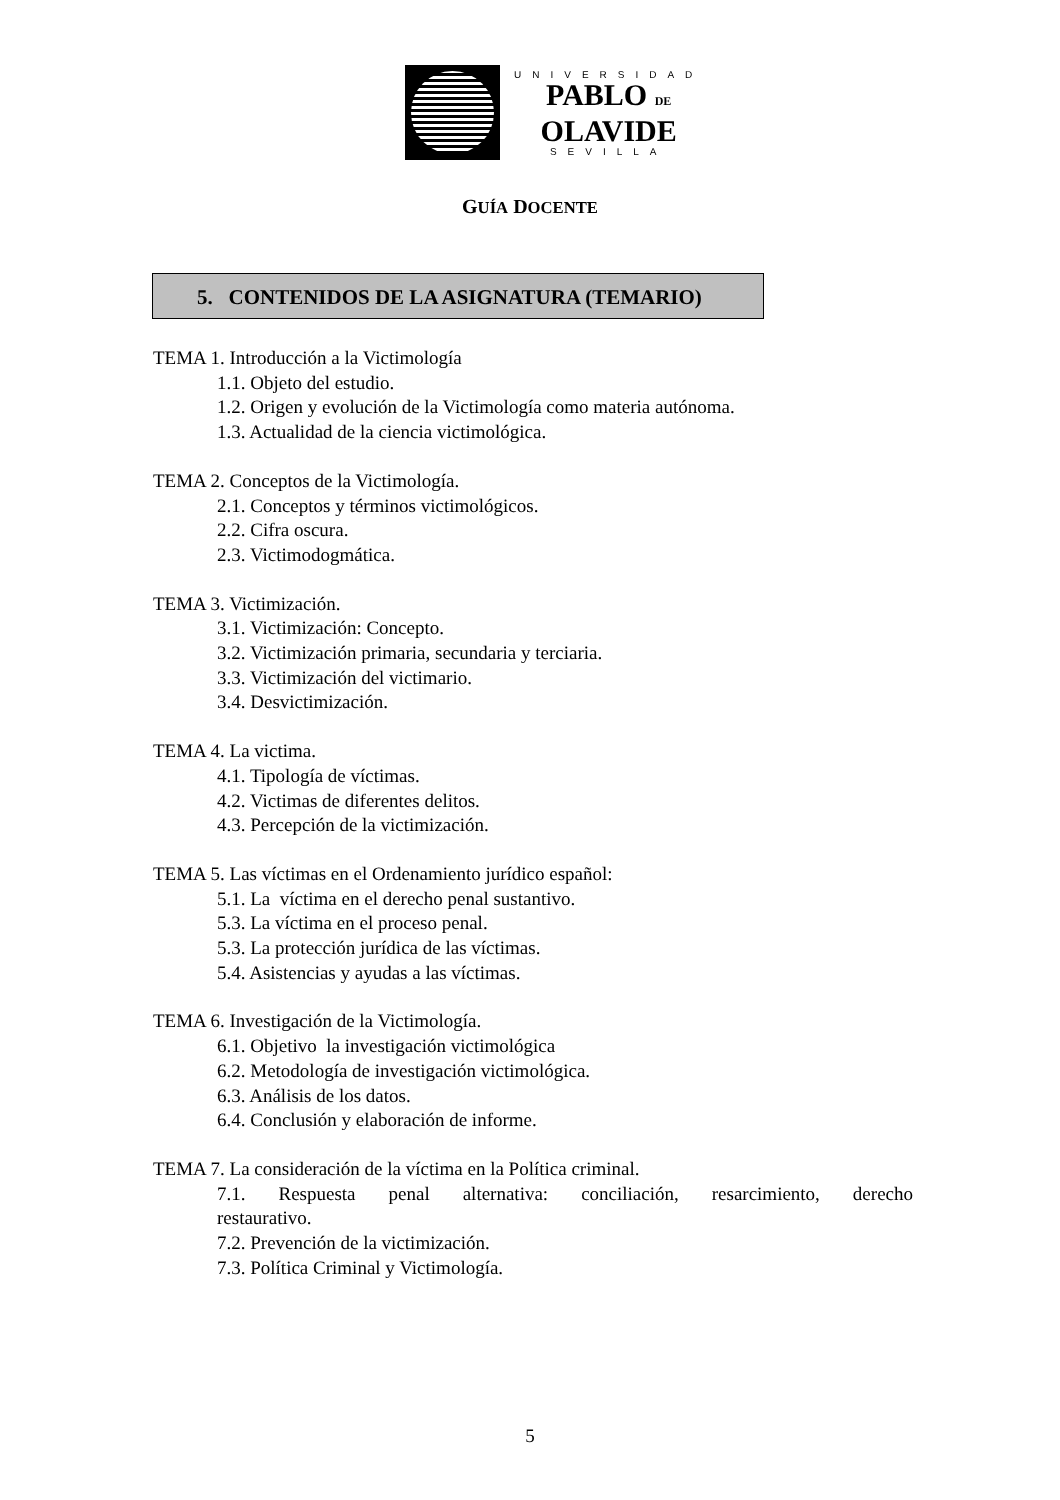UNIVERSIDAD
PABLO DE
OLAVIDE
SEVILLA
GUÍA DOCENTE
5. CONTENIDOS DE LA ASIGNATURA (TEMARIO)
TEMA 1. Introducción a la Victimología
1.1. Objeto del estudio.
1.2. Origen y evolución de la Victimología como materia autónoma.
1.3. Actualidad de la ciencia victimológica.
TEMA 2. Conceptos de la Victimología.
2.1. Conceptos y términos victimológicos.
2.2. Cifra oscura.
2.3. Victimodogmática.
TEMA 3. Victimización.
3.1. Victimización: Concepto.
3.2. Victimización primaria, secundaria y terciaria.
3.3. Victimización del victimario.
3.4. Desvictimización.
TEMA 4. La victima.
4.1. Tipología de víctimas.
4.2. Victimas de diferentes delitos.
4.3. Percepción de la victimización.
TEMA 5. Las víctimas en el Ordenamiento jurídico español:
5.1. La víctima en el derecho penal sustantivo.
5.3. La víctima en el proceso penal.
5.3. La protección jurídica de las víctimas.
5.4. Asistencias y ayudas a las víctimas.
TEMA 6. Investigación de la Victimología.
6.1. Objetivo la investigación victimológica
6.2. Metodología de investigación victimológica.
6.3. Análisis de los datos.
6.4. Conclusión y elaboración de informe.
TEMA 7. La consideración de la víctima en la Política criminal.
7.1. Respuesta penal alternativa: conciliación, resarcimiento, derecho
restaurativo.
7.2. Prevención de la victimización.
7.3. Política Criminal y Victimología.
5